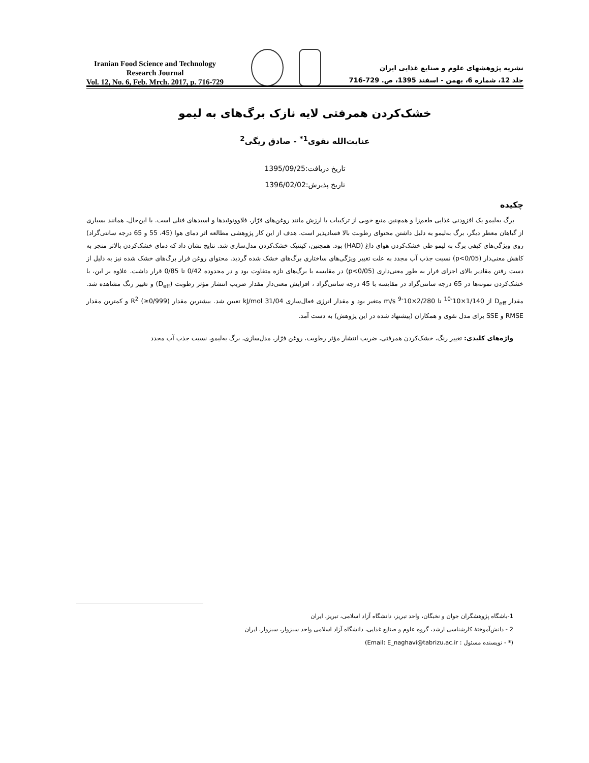Iranian Food Science and Technology
Research Journal
Vol. 12, No. 6, Feb. Mrch. 2017, p. 716-729
نشریه پژوهشهای علوم و صنایع غذایی ایران
جلد 12، شماره 6، بهمن - اسفند 1395، ص. 729-716
خشک‌کردن همرفتی لایه نازک برگ‌های به لیمو
عنایت‌الله نقوی<sup>1*</sup> - صادق ریگی<sup>2</sup>
تاریخ دریافت:1395/09/25
تاریخ پذیرش:1396/02/02
چکیده
برگ به‌لیمو یک افزودنی غذایی طعم‌زا و همچنین منبع خوبی از ترکیبات با ارزش مانند روغن‌های فرّار، فلاوونوئیدها و اسیدهای فنلی است. با این‌حال، همانند بسیاری از گیاهان معطر دیگر، برگ به‌لیمو به دلیل داشتن محتوای رطوبت بالا فسادپذیر است. هدف از این کار پژوهشی مطالعه اثر دمای هوا (45، 55 و 65 درجه سانتی‌گراد) روی ویژگی‌های کیفی برگ به لیمو طی خشک‌کردن هوای داغ (HAD) بود. همچنین، کینتیک خشک‌کردن مدل‌سازی شد. نتایج نشان داد که دمای خشک‌کردن بالاتر منجر به کاهش معنی‌دار (p<0/05) نسبت جذب آب مجدد به علت تغییر ویژگی‌های ساختاری برگ‌های خشک شده گردید. محتوای روغن فرار برگ‌های خشک شده نیز به دلیل از دست رفتن مقادیر بالای اجزای فرار به طور معنی‌داری (p<0/05) در مقایسه با برگ‌های تازه متفاوت بود و در محدوده 0/42 تا 0/85 قرار داشت. علاوه بر این، با خشک‌کردن نمونه‌ها در 65 درجه سانتی‌گراد در مقایسه با 45 درجه سانتی‌گراد ، افزایش معنی‌دار مقدار ضریب انتشار مؤثر رطوبت (D<sub>eff</sub>) و تغییر رنگ مشاهده شد. مقدار D<sub>eff</sub> از 1/140×10<sup>-10</sup> تا 2/280×10<sup>-9</sup> m/s متغیر بود و مقدار انرژی فعال‌سازی 31/04 kJ/mol تعیین شد. بیشترین مقدار R<sup>2</sup> (≥0/999) و کمترین مقدار RMSE و SSE برای مدل نقوی و همکاران (پیشنهاد شده در این پژوهش) به دست آمد.
واژه‌های کلیدی: تغییر رنگ، خشک‌کردن همرفتی، ضریب انتشار مؤثر رطوبت، روغن فرّار، مدل‌سازی، برگ به‌لیمو، نسبت جذب آب مجدد
1-باشگاه پژوهشگران جوان و نخبگان، واحد تبریز، دانشگاه آزاد اسلامی، تبریز، ایران
2 - دانش‌آموختهٔ کارشناسی ارشد، گروه علوم و صنایع غذایی، دانشگاه آزاد اسلامی واحد سبزوار، سبزوار، ایران
(* - نویسنده مسئول : Email: E_naghavi@tabrizu.ac.ir)